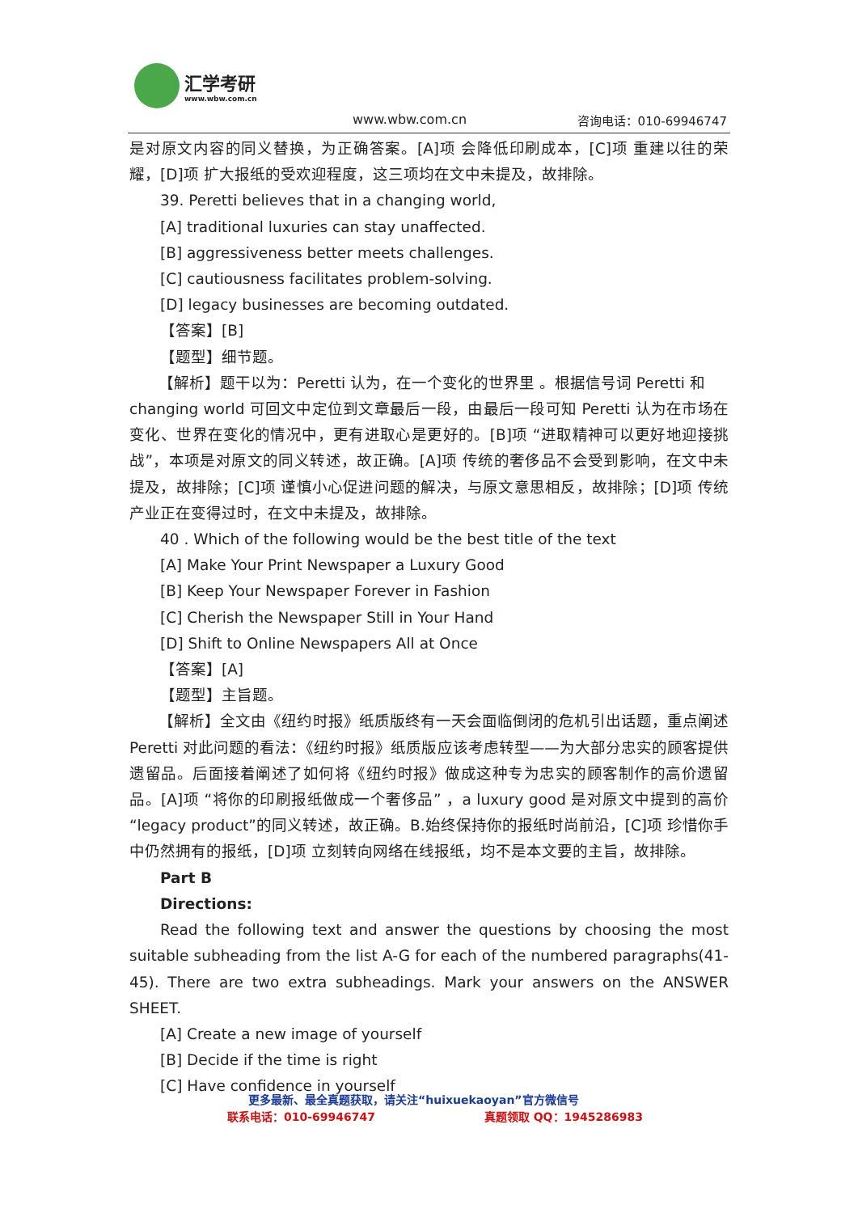汇学考研
www.wbw.com.cn
www.wbw.com.cn 咨询电话：010-69946747
是对原文内容的同义替换，为正确答案。[A]项 会降低印刷成本，[C]项 重建以往的荣耀，[D]项 扩大报纸的受欢迎程度，这三项均在文中未提及，故排除。
39. Peretti believes that in a changing world,
[A] traditional luxuries can stay unaffected.
[B] aggressiveness better meets challenges.
[C] cautiousness facilitates problem-solving.
[D] legacy businesses are becoming outdated.
【答案】[B]
【题型】细节题。
【解析】题干以为：Peretti 认为，在一个变化的世界里 。根据信号词 Peretti 和
changing world 可回文中定位到文章最后一段，由最后一段可知 Peretti 认为在市场在变化、世界在变化的情况中，更有进取心是更好的。[B]项 “进取精神可以更好地迎接挑战”，本项是对原文的同义转述，故正确。[A]项 传统的奢侈品不会受到影响，在文中未提及，故排除；[C]项 谨慎小心促进问题的解决，与原文意思相反，故排除；[D]项 传统产业正在变得过时，在文中未提及，故排除。
40 . Which of the following would be the best title of the text
[A] Make Your Print Newspaper a Luxury Good
[B] Keep Your Newspaper Forever in Fashion
[C] Cherish the Newspaper Still in Your Hand
[D] Shift to Online Newspapers All at Once
【答案】[A]
【题型】主旨题。
【解析】全文由《纽约时报》纸质版终有一天会面临倒闭的危机引出话题，重点阐述 Peretti 对此问题的看法：《纽约时报》纸质版应该考虑转型——为大部分忠实的顾客提供遗留品。后面接着阐述了如何将《纽约时报》做成这种专为忠实的顾客制作的高价遗留品。[A]项 “将你的印刷报纸做成一个奢侈品” ，a luxury good 是对原文中提到的高价 “legacy product”的同义转述，故正确。B.始终保持你的报纸时尚前沿，[C]项 珍惜你手中仍然拥有的报纸，[D]项 立刻转向网络在线报纸，均不是本文要的主旨，故排除。
Part B
Directions:
Read the following text and answer the questions by choosing the most suitable subheading from the list A-G for each of the numbered paragraphs(41-45). There are two extra subheadings. Mark your answers on the ANSWER SHEET.
[A] Create a new image of yourself
[B] Decide if the time is right
[C] Have confidence in yourself
更多最新、最全真题获取，请关注“huixuekaoyan”官方微信号
联系电话：010-69946747 真题领取 QQ：1945286983